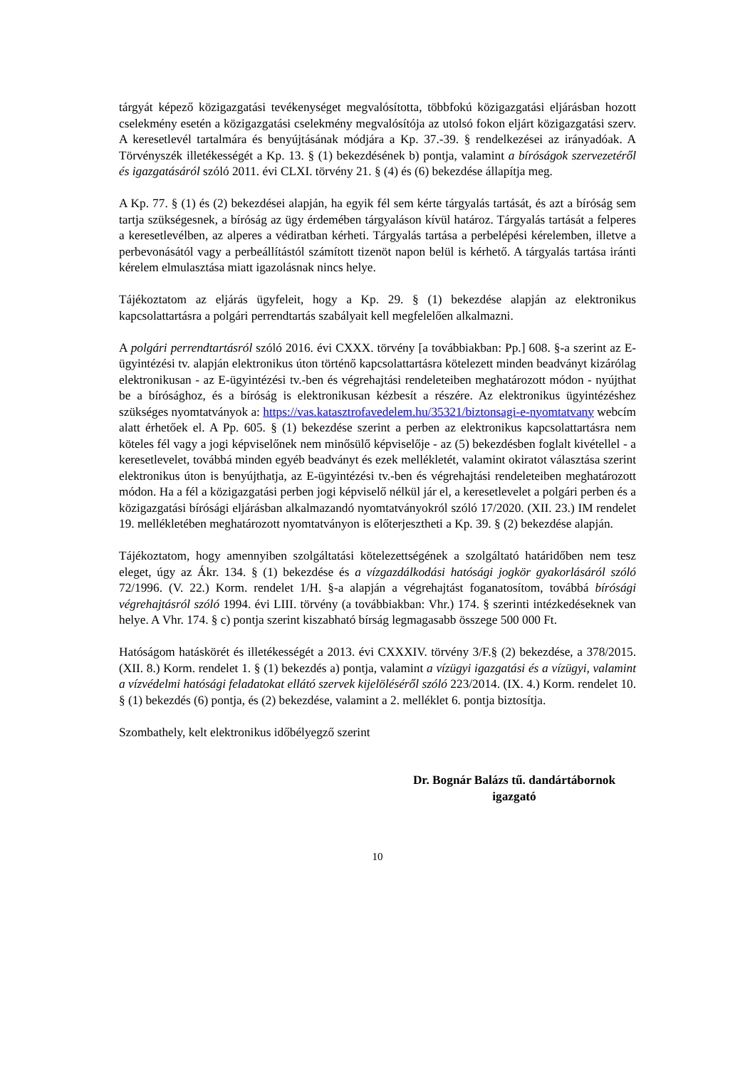tárgyát képező közigazgatási tevékenységet megvalósította, többfokú közigazgatási eljárásban hozott cselekmény esetén a közigazgatási cselekmény megvalósítója az utolsó fokon eljárt közigazgatási szerv. A keresetlevél tartalmára és benyújtásának módjára a Kp. 37.-39. § rendelkezései az irányadóak. A Törvényszék illetékességét a Kp. 13. § (1) bekezdésének b) pontja, valamint a bíróságok szervezetéről és igazgatásáról szóló 2011. évi CLXI. törvény 21. § (4) és (6) bekezdése állapítja meg.
A Kp. 77. § (1) és (2) bekezdései alapján, ha egyik fél sem kérte tárgyalás tartását, és azt a bíróság sem tartja szükségesnek, a bíróság az ügy érdemében tárgyaláson kívül határoz. Tárgyalás tartását a felperes a keresetlevélben, az alperes a védiratban kérheti. Tárgyalás tartása a perbelépési kérelemben, illetve a perbevonásától vagy a perbeállítástól számított tizenöt napon belül is kérhető. A tárgyalás tartása iránti kérelem elmulasztása miatt igazolásnak nincs helye.
Tájékoztatom az eljárás ügyfeleit, hogy a Kp. 29. § (1) bekezdése alapján az elektronikus kapcsolattartásra a polgári perrendtartás szabályait kell megfelelően alkalmazni.
A polgári perrendtartásról szóló 2016. évi CXXX. törvény [a továbbiakban: Pp.] 608. §-a szerint az E-ügyintézési tv. alapján elektronikus úton történő kapcsolattartásra kötelezett minden beadványt kizárólag elektronikusan - az E-ügyintézési tv.-ben és végrehajtási rendeleteiben meghatározott módon - nyújthat be a bírósághoz, és a bíróság is elektronikusan kézbesít a részére. Az elektronikus ügyintézéshez szükséges nyomtatványok a: https://vas.katasztrofavedelem.hu/35321/biztonsagi-e-nyomtatvany webcím alatt érhetőek el. A Pp. 605. § (1) bekezdése szerint a perben az elektronikus kapcsolattartásra nem köteles fél vagy a jogi képviselőnek nem minősülő képviselője - az (5) bekezdésben foglalt kivétellel - a keresetlevelet, továbbá minden egyéb beadványt és ezek mellékletét, valamint okiratot választása szerint elektronikus úton is benyújthatja, az E-ügyintézési tv.-ben és végrehajtási rendeleteiben meghatározott módon. Ha a fél a közigazgatási perben jogi képviselő nélkül jár el, a keresetlevelet a polgári perben és a közigazgatási bírósági eljárásban alkalmazandó nyomtatványokról szóló 17/2020. (XII. 23.) IM rendelet 19. mellékletében meghatározott nyomtatványon is előterjesztheti a Kp. 39. § (2) bekezdése alapján.
Tájékoztatom, hogy amennyiben szolgáltatási kötelezettségének a szolgáltató határidőben nem tesz eleget, úgy az Ákr. 134. § (1) bekezdése és a vízgazdálkodási hatósági jogkör gyakorlásáról szóló 72/1996. (V. 22.) Korm. rendelet 1/H. §-a alapján a végrehajtást foganatosítom, továbbá bírósági végrehajtásról szóló 1994. évi LIII. törvény (a továbbiakban: Vhr.) 174. § szerinti intézkedéseknek van helye. A Vhr. 174. § c) pontja szerint kiszabható bírság legmagasabb összege 500 000 Ft.
Hatóságom hatáskörét és illetékességét a 2013. évi CXXXIV. törvény 3/F.§ (2) bekezdése, a 378/2015. (XII. 8.) Korm. rendelet 1. § (1) bekezdés a) pontja, valamint a vízügyi igazgatási és a vízügyi, valamint a vízvédelmi hatósági feladatokat ellátó szervek kijelöléséről szóló 223/2014. (IX. 4.) Korm. rendelet 10. § (1) bekezdés (6) pontja, és (2) bekezdése, valamint a 2. melléklet 6. pontja biztosítja.
Szombathely, kelt elektronikus időbélyegző szerint
Dr. Bognár Balázs tű. dandártábornok
igazgató
10